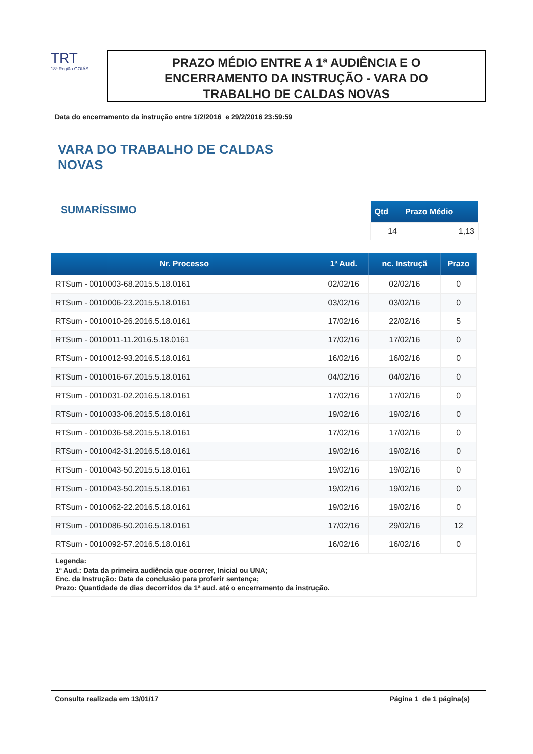TRT
18ª Região GOIÁS
PRAZO MÉDIO ENTRE A 1ª AUDIÊNCIA E O
ENCERRAMENTO DA INSTRUÇÃO - VARA DO
TRABALHO DE CALDAS NOVAS
Data do encerramento da instrução entre 1/2/2016 e 29/2/2016 23:59:59
VARA DO TRABALHO DE CALDAS
NOVAS
SUMARÍSSIMO
| Qtd | Prazo Médio |
| --- | --- |
| 14 | 1,13 |
| Nr. Processo | 1ª Aud. | nc. Instruçã | Prazo |
| --- | --- | --- | --- |
| RTSum - 0010003-68.2015.5.18.0161 | 02/02/16 | 02/02/16 | 0 |
| RTSum - 0010006-23.2015.5.18.0161 | 03/02/16 | 03/02/16 | 0 |
| RTSum - 0010010-26.2016.5.18.0161 | 17/02/16 | 22/02/16 | 5 |
| RTSum - 0010011-11.2016.5.18.0161 | 17/02/16 | 17/02/16 | 0 |
| RTSum - 0010012-93.2016.5.18.0161 | 16/02/16 | 16/02/16 | 0 |
| RTSum - 0010016-67.2015.5.18.0161 | 04/02/16 | 04/02/16 | 0 |
| RTSum - 0010031-02.2016.5.18.0161 | 17/02/16 | 17/02/16 | 0 |
| RTSum - 0010033-06.2015.5.18.0161 | 19/02/16 | 19/02/16 | 0 |
| RTSum - 0010036-58.2015.5.18.0161 | 17/02/16 | 17/02/16 | 0 |
| RTSum - 0010042-31.2016.5.18.0161 | 19/02/16 | 19/02/16 | 0 |
| RTSum - 0010043-50.2015.5.18.0161 | 19/02/16 | 19/02/16 | 0 |
| RTSum - 0010043-50.2015.5.18.0161 | 19/02/16 | 19/02/16 | 0 |
| RTSum - 0010062-22.2016.5.18.0161 | 19/02/16 | 19/02/16 | 0 |
| RTSum - 0010086-50.2016.5.18.0161 | 17/02/16 | 29/02/16 | 12 |
| RTSum - 0010092-57.2016.5.18.0161 | 16/02/16 | 16/02/16 | 0 |
| Legenda: 1ª Aud.: Data da primeira audiência que ocorrer, Inicial ou UNA; Enc. da Instrução: Data da conclusão para proferir sentença; Prazo: Quantidade de dias decorridos da 1ª aud. até o encerramento da instrução. | | | |
Consulta realizada em 13/01/17 Página 1 de 1 página(s)